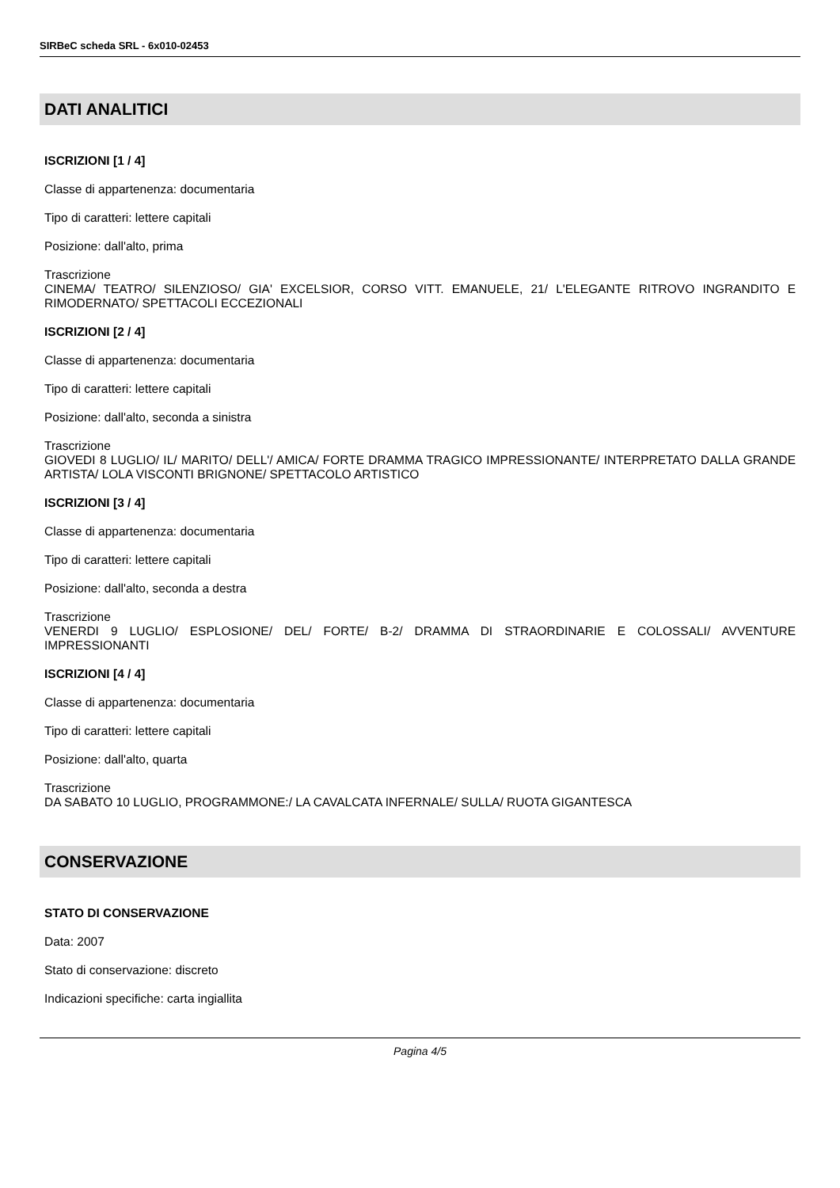SIRBeC scheda SRL - 6x010-02453
DATI ANALITICI
ISCRIZIONI [1 / 4]
Classe di appartenenza: documentaria
Tipo di caratteri: lettere capitali
Posizione: dall'alto, prima
Trascrizione
CINEMA/ TEATRO/ SILENZIOSO/ GIA' EXCELSIOR, CORSO VITT. EMANUELE, 21/ L'ELEGANTE RITROVO INGRANDITO E RIMODERNATO/ SPETTACOLI ECCEZIONALI
ISCRIZIONI [2 / 4]
Classe di appartenenza: documentaria
Tipo di caratteri: lettere capitali
Posizione: dall'alto, seconda a sinistra
Trascrizione
GIOVEDI 8 LUGLIO/ IL/ MARITO/ DELL'/ AMICA/ FORTE DRAMMA TRAGICO IMPRESSIONANTE/ INTERPRETATO DALLA GRANDE ARTISTA/ LOLA VISCONTI BRIGNONE/ SPETTACOLO ARTISTICO
ISCRIZIONI [3 / 4]
Classe di appartenenza: documentaria
Tipo di caratteri: lettere capitali
Posizione: dall'alto, seconda a destra
Trascrizione
VENERDI 9 LUGLIO/ ESPLOSIONE/ DEL/ FORTE/ B-2/ DRAMMA DI STRAORDINARIE E COLOSSALI/ AVVENTURE IMPRESSIONANTI
ISCRIZIONI [4 / 4]
Classe di appartenenza: documentaria
Tipo di caratteri: lettere capitali
Posizione: dall'alto, quarta
Trascrizione
DA SABATO 10 LUGLIO, PROGRAMMONE:/ LA CAVALCATA INFERNALE/ SULLA/ RUOTA GIGANTESCA
CONSERVAZIONE
STATO DI CONSERVAZIONE
Data: 2007
Stato di conservazione: discreto
Indicazioni specifiche: carta ingiallita
Pagina 4/5